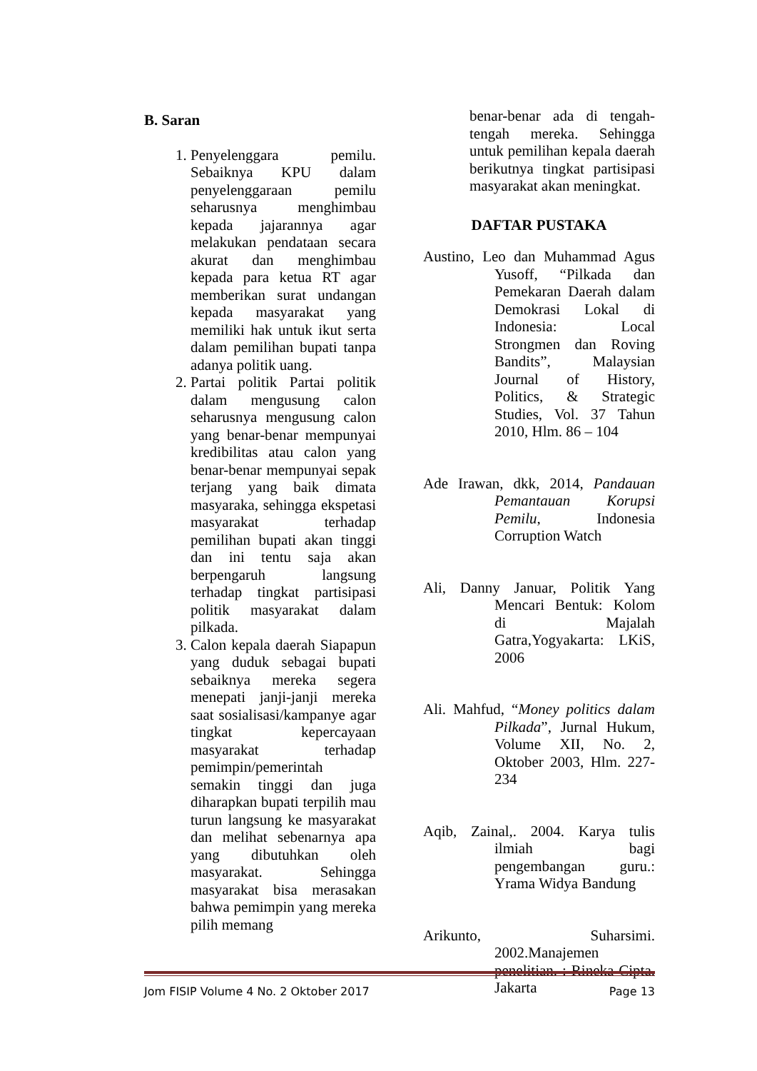B. Saran
1. Penyelenggara pemilu. Sebaiknya KPU dalam penyelenggaraan pemilu seharusnya menghimbau kepada jajarannya agar melakukan pendataan secara akurat dan menghimbau kepada para ketua RT agar memberikan surat undangan kepada masyarakat yang memiliki hak untuk ikut serta dalam pemilihan bupati tanpa adanya politik uang.
2. Partai politik Partai politik dalam mengusung calon seharusnya mengusung calon yang benar-benar mempunyai kredibilitas atau calon yang benar-benar mempunyai sepak terjang yang baik dimata masyaraka, sehingga ekspetasi masyarakat terhadap pemilihan bupati akan tinggi dan ini tentu saja akan berpengaruh langsung terhadap tingkat partisipasi politik masyarakat dalam pilkada.
3. Calon kepala daerah Siapapun yang duduk sebagai bupati sebaiknya mereka segera menepati janji-janji mereka saat sosialisasi/kampanye agar tingkat kepercayaan masyarakat terhadap pemimpin/pemerintah semakin tinggi dan juga diharapkan bupati terpilih mau turun langsung ke masyarakat dan melihat sebenarnya apa yang dibutuhkan oleh masyarakat. Sehingga masyarakat bisa merasakan bahwa pemimpin yang mereka pilih memang
benar-benar ada di tengah-tengah mereka. Sehingga untuk pemilihan kepala daerah berikutnya tingkat partisipasi masyarakat akan meningkat.
DAFTAR PUSTAKA
Austino, Leo dan Muhammad Agus Yusoff, “Pilkada dan Pemekaran Daerah dalam Demokrasi Lokal di Indonesia: Local Strongmen dan Roving Bandits”, Malaysian Journal of History, Politics, & Strategic Studies, Vol. 37 Tahun 2010, Hlm. 86 – 104
Ade Irawan, dkk, 2014, Pandauan Pemantauan Korupsi Pemilu, Indonesia Corruption Watch
Ali, Danny Januar, Politik Yang Mencari Bentuk: Kolom di Majalah Gatra,Yogyakarta: LKiS, 2006
Ali. Mahfud, “Money politics dalam Pilkada”, Jurnal Hukum, Volume XII, No. 2, Oktober 2003, Hlm. 227-234
Aqib, Zainal,. 2004. Karya tulis ilmiah bagi pengembangan guru.: Yrama Widya Bandung
Arikunto, Suharsimi. 2002.Manajemen penelitian. : Rineka Cipta. Jakarta
Jom FISIP Volume 4 No. 2 Oktober 2017 Page 13